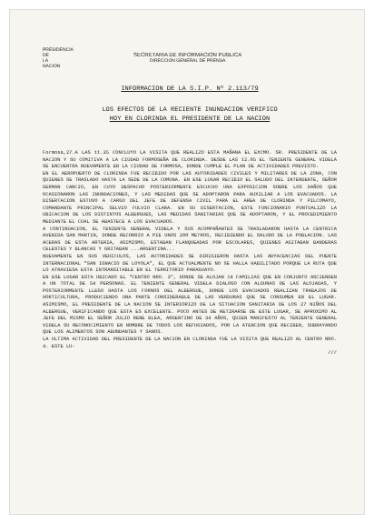PRESIDENCIA
DE
LA
NACION
SECRETARIA DE INFORMACION PUBLICA
DIRECCION GENERAL DE PRENSA
INFORMACION DE LA S.I.P. Nº 2.113/79
LOS EFECTOS DE LA RECIENTE INUNDACION VERIFICO
HOY EN CLORINDA EL PRESIDENTE DE LA NACION
Formosa,27.A LAS 11.35 CONCLUYO LA VISITA QUE REALIZO ESTA MAÑANA EL EXCMO. SR. PRESIDENTE DE LA NACION Y SU COMITIVA A LA CIUDAD FORMOSEÑA DE CLORINDA. DESDE LAS 12.05 EL TENIENTE GENERAL VIDELA SE ENCUENTRA NUEVAMENTE EN LA CIUDAD DE FORMOSA, DONDE CUMPLE EL PLAN DE ACTIVIDADES PREVISTO.
EN EL AEROPUERTO DE CLORINDA FUE RECIBIDO POR LAS AUTORIDADES CIVILES Y MILITARES DE LA ZONA, CON QUIENES SE TRASLADO HASTA LA SEDE DE LA COMUNA. EN ESE LUGAR RECIBIO EL SALUDO DEL INTENDENTE, SEÑOR GERMAN CANCIO, EN CUYO DESPACHO POSTERIORMENTE ESCUCHO UNA EXPOSICION SOBRE LOS DAÑOS QUE OCASIONARON LAS INUNDACIONES, Y LAS MEDIDAS QUE SE ADOPTARON PARA AUXILIAR A LOS EVACUADOS. LA DISERTACION ESTUVO A CARGO DEL JEFE DE DEFENSA CIVIL PARA EL AREA DE CLORINDA Y PILCOMAYO, COMANDANTE PRINCIPAL SELVIO FULVIO CLARA. EN SU DISERTACION, ESTE FUNCIONARIO PUNTUALIZO LA UBICACION DE LOS DISTINTOS ALBERGUES, LAS MEDIDAS SANITARIAS QUE SE ADOPTARON, Y EL PROCEDIMIENTO MEDIANTE EL CUAL SE ABASTECE A LOS EVACUADOS.
A CONTINUACION, EL TENIENTE GENERAL VIDELA Y SUS ACOMPAÑANTES SE TRASLADARON HASTA LA CENTRICA AVENIDA SAN MARTIN, DONDE RECORRIO A PIE UNOS 200 METROS, RECIBIENDO EL SALUDO DE LA POBLACION. LAS ACERAS DE ESTA ARTERIA, ASIMISMO, ESTABAN FLANQUEADAS POR ESCOLARES, QUIENES AGITABAN BANDERAS CELESTES Y BLANCAS Y GRITABAN ...ARGENTINA...
NUEVAMENTE EN SUS VEHICULOS, LAS AUTORIDADES SE DIRIGIERON HASTA LAS ADYACENCIAS DEL PUENTE INTERNACIONAL "SAN IGNACIO DE LOYOLA", EL QUE ACTUALMENTE NO SE HALLA HABILITADO PORQUE LA RUTA QUE LO ATRAVIESA ESTA INTRANSITABLE EN EL TERRITORIO PARAGUAYO.
EN ESE LUGAR ESTA UBICADO EL "CENTRO NRO. 3", DONDE SE ALOJAN 14 FAMILIAS QUE EN CONJUNTO ASCIENDEN A UN TOTAL DE 54 PERSONAS. EL TENIENTE GENERAL VIDELA DIALOGO CON ALGUNAS DE LAS ALOJADAS, Y POSTERIORMENTE LLEGO HASTA LOS FORNOS DEL ALBERGUE, DONDE LOS EVACUADOS REALIZAN TRABAJOS DE HORTICULTURA, PRODUCIENDO UNA PARTE CONSIDERABLE DE LAS VERDURAS QUE SE CONSUMEN EN EL LUGAR. ASIMISMO, EL PRESIDENTE DE LA NACION SE INTERIORIZO DE LA SITUACION SANITARIA DE LOS 27 NIÑOS DEL ALBERGUE, VERIFICANDO QUE ESTA ES EXCELENTE. POCO ANTES DE RETIRARSE DE ESTE LUGAR, SE APROXIMO AL JEFE DEL MISMO EL SEÑOR JULIO RENE BLEA, ARGENTINO DE 34 AÑOS, QUIEN MANIFESTO AL TENIENTE GENERAL VIDELA SU RECONOCIMIENTO EN NOMBRE DE TODOS LOS REFUGIADOS, POR LA ATENCION QUE RECIBEN, SUBRAYANDO QUE LOS ALIMENTOS SON ABUNDANTES Y SANOS.
LA ULTIMA ACTIVIDAD DEL PRESIDENTE DE LA NACION EN CLORINDA FUE LA VISITA QUE REALIZO AL CENTRO NRO. 4. ESTE LU-
///